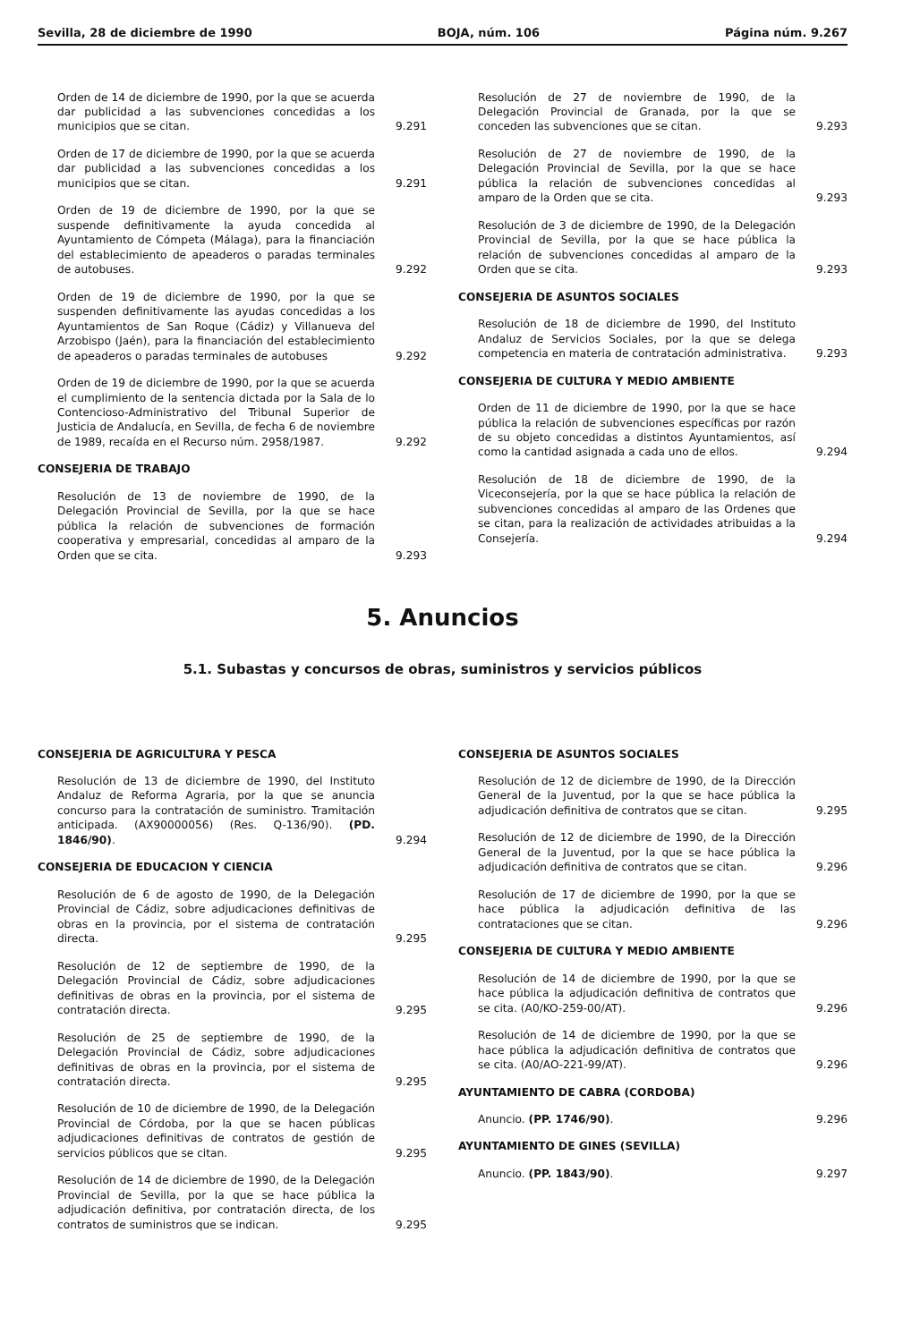Sevilla, 28 de diciembre de 1990 BOJA, núm. 106 Página núm. 9.267
Orden de 14 de diciembre de 1990, por la que se acuerda dar publicidad a las subvenciones concedidas a los municipios que se citan.
9.291
Orden de 17 de diciembre de 1990, por la que se acuerda dar publicidad a las subvenciones concedidas a los municipios que se citan.
9.291
Orden de 19 de diciembre de 1990, por la que se suspende definitivamente la ayuda concedida al Ayuntamiento de Cómpeta (Málaga), para la financiación del establecimiento de apeaderos o paradas terminales de autobuses.
9.292
Orden de 19 de diciembre de 1990, por la que se suspenden definitivamente las ayudas concedidas a los Ayuntamientos de San Roque (Cádiz) y Villanueva del Arzobispo (Jaén), para la financiación del establecimiento de apeaderos o paradas terminales de autobuses
9.292
Orden de 19 de diciembre de 1990, por la que se acuerda el cumplimiento de la sentencia dictada por la Sala de lo Contencioso-Administrativo del Tribunal Superior de Justicia de Andalucía, en Sevilla, de fecha 6 de noviembre de 1989, recaída en el Recurso núm. 2958/1987.
9.292
CONSEJERIA DE TRABAJO
Resolución de 13 de noviembre de 1990, de la Delegación Provincial de Sevilla, por la que se hace pública la relación de subvenciones de formación cooperativa y empresarial, concedidas al amparo de la Orden que se cita.
9.293
Resolución de 27 de noviembre de 1990, de la Delegación Provincial de Granada, por la que se conceden las subvenciones que se citan.
9.293
Resolución de 27 de noviembre de 1990, de la Delegación Provincial de Sevilla, por la que se hace pública la relación de subvenciones concedidas al amparo de la Orden que se cita.
9.293
Resolución de 3 de diciembre de 1990, de la Delegación Provincial de Sevilla, por la que se hace pública la relación de subvenciones concedidas al amparo de la Orden que se cita.
9.293
CONSEJERIA DE ASUNTOS SOCIALES
Resolución de 18 de diciembre de 1990, del Instituto Andaluz de Servicios Sociales, por la que se delega competencia en materia de contratación administrativa.
9.293
CONSEJERIA DE CULTURA Y MEDIO AMBIENTE
Orden de 11 de diciembre de 1990, por la que se hace pública la relación de subvenciones específicas por razón de su objeto concedidas a distintos Ayuntamientos, así como la cantidad asignada a cada uno de ellos.
9.294
Resolución de 18 de diciembre de 1990, de la Viceconsejería, por la que se hace pública la relación de subvenciones concedidas al amparo de las Ordenes que se citan, para la realización de actividades atribuidas a la Consejería.
9.294
5. Anuncios
5.1. Subastas y concursos de obras, suministros y servicios públicos
CONSEJERIA DE AGRICULTURA Y PESCA
Resolución de 13 de diciembre de 1990, del Instituto Andaluz de Reforma Agraria, por la que se anuncia concurso para la contratación de suministro. Tramitación anticipada. (AX90000056) (Res. Q-136/90). (PD. 1846/90).
9.294
CONSEJERIA DE EDUCACION Y CIENCIA
Resolución de 6 de agosto de 1990, de la Delegación Provincial de Cádiz, sobre adjudicaciones definitivas de obras en la provincia, por el sistema de contratación directa.
9.295
Resolución de 12 de septiembre de 1990, de la Delegación Provincial de Cádiz, sobre adjudicaciones definitivas de obras en la provincia, por el sistema de contratación directa.
9.295
Resolución de 25 de septiembre de 1990, de la Delegación Provincial de Cádiz, sobre adjudicaciones definitivas de obras en la provincia, por el sistema de contratación directa.
9.295
Resolución de 10 de diciembre de 1990, de la Delegación Provincial de Córdoba, por la que se hacen públicas adjudicaciones definitivas de contratos de gestión de servicios públicos que se citan.
9.295
Resolución de 14 de diciembre de 1990, de la Delegación Provincial de Sevilla, por la que se hace pública la adjudicación definitiva, por contratación directa, de los contratos de suministros que se indican.
9.295
CONSEJERIA DE ASUNTOS SOCIALES
Resolución de 12 de diciembre de 1990, de la Dirección General de la Juventud, por la que se hace pública la adjudicación definitiva de contratos que se citan.
9.295
Resolución de 12 de diciembre de 1990, de la Dirección General de la Juventud, por la que se hace pública la adjudicación definitiva de contratos que se citan.
9.296
Resolución de 17 de diciembre de 1990, por la que se hace pública la adjudicación definitiva de las contrataciones que se citan.
9.296
CONSEJERIA DE CULTURA Y MEDIO AMBIENTE
Resolución de 14 de diciembre de 1990, por la que se hace pública la adjudicación definitiva de contratos que se cita. (A0/KO-259-00/AT).
9.296
Resolución de 14 de diciembre de 1990, por la que se hace pública la adjudicación definitiva de contratos que se cita. (A0/AO-221-99/AT).
9.296
AYUNTAMIENTO DE CABRA (CORDOBA)
Anuncio. (PP. 1746/90).
9.296
AYUNTAMIENTO DE GINES (SEVILLA)
Anuncio. (PP. 1843/90).
9.297